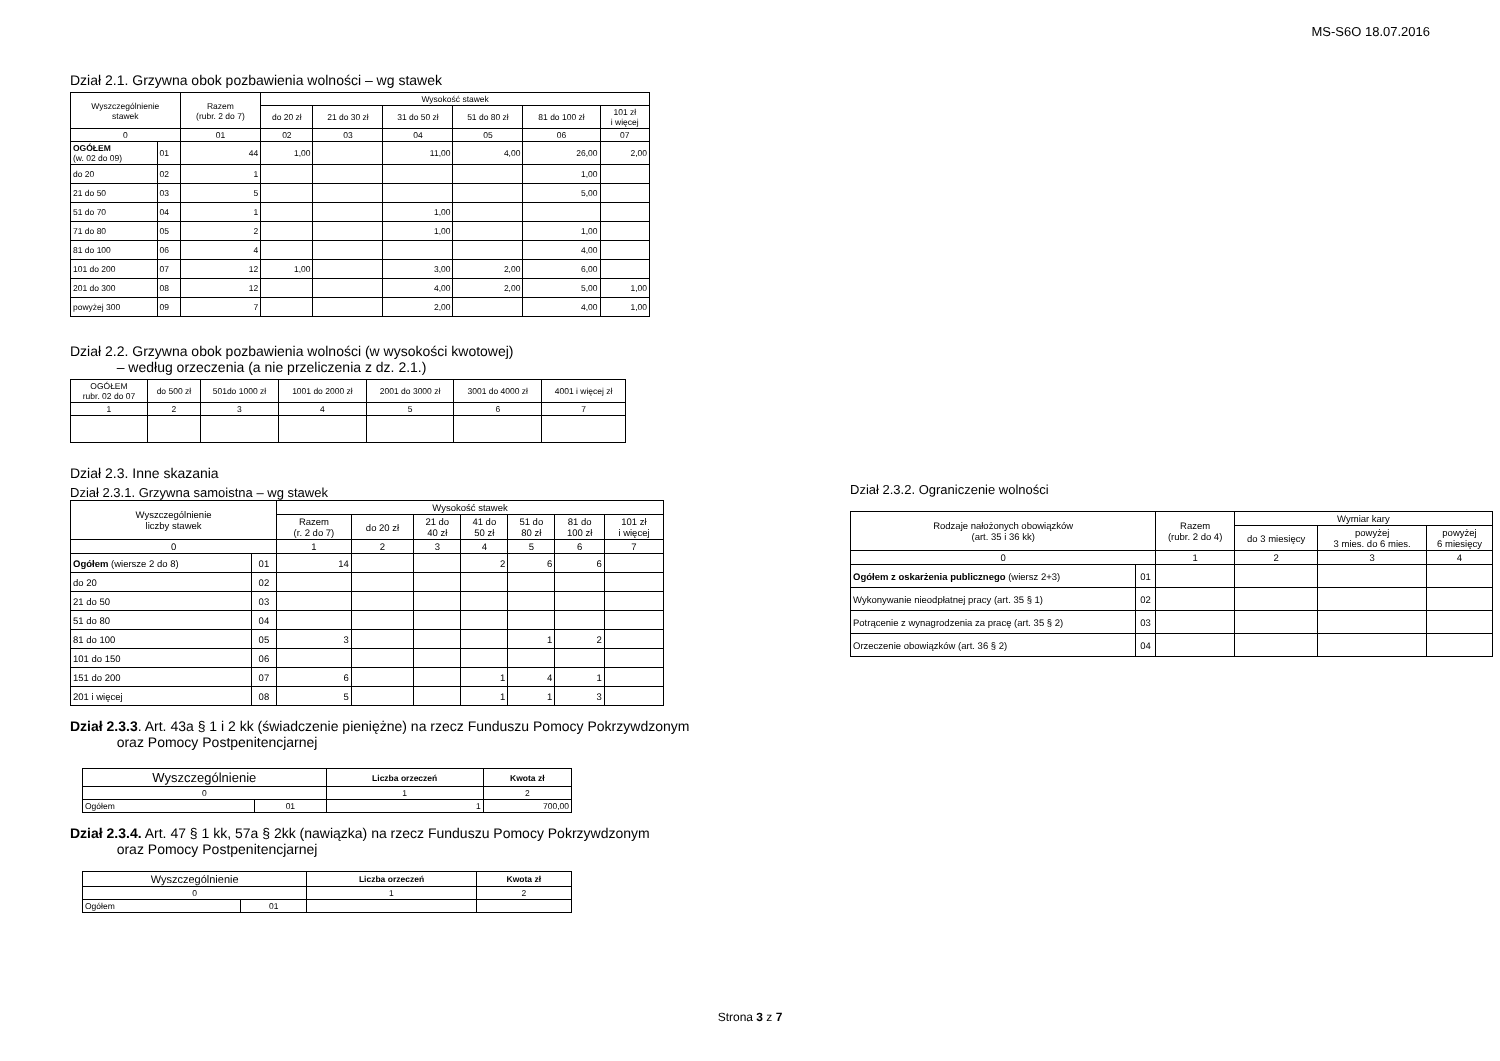MS-S6O 18.07.2016
Dział 2.1. Grzywna obok pozbawienia wolności – wg stawek
| Wyszczególnienie stawek | | Razem (rubr. 2 do 7) | Wysokość stawek | | | | | |
| --- | --- | --- | --- | --- | --- | --- | --- | --- |
| | | | do 20 zł | 21 do 30 zł | 31 do 50 zł | 51 do 80 zł | 81 do 100 zł | 101 zł i więcej |
| 0 | | 01 | 02 | 03 | 04 | 05 | 06 | 07 |
| OGÓŁEM (w. 02 do 09) | 01 | 44 | 1,00 | | 11,00 | 4,00 | 26,00 | 2,00 |
| do 20 | 02 | 1 | | | | | 1,00 | |
| 21 do 50 | 03 | 5 | | | | | 5,00 | |
| 51 do 70 | 04 | 1 | | | 1,00 | | | |
| 71 do 80 | 05 | 2 | | | 1,00 | | 1,00 | |
| 81 do 100 | 06 | 4 | | | | | 4,00 | |
| 101 do 200 | 07 | 12 | 1,00 | | 3,00 | 2,00 | 6,00 | |
| 201 do 300 | 08 | 12 | | | 4,00 | 2,00 | 5,00 | 1,00 |
| powyżej 300 | 09 | 7 | | | 2,00 | | 4,00 | 1,00 |
Dział 2.2. Grzywna obok pozbawienia wolności (w wysokości kwotowej)
– według orzeczenia (a nie przeliczenia z dz. 2.1.)
| OGÓŁEM rubr. 02 do 07 | do 500 zł | 501do 1000 zł | 1001 do 2000 zł | 2001 do 3000 zł | 3001 do 4000 zł | 4001 i więcej zł |
| --- | --- | --- | --- | --- | --- | --- |
| 1 | 2 | 3 | 4 | 5 | 6 | 7 |
Dział 2.3. Inne skazania
Dział 2.3.1. Grzywna samoistna – wg stawek
| Wyszczególnienie liczby stawek | | Wysokość stawek | | | | | | |
| --- | --- | --- | --- | --- | --- | --- | --- | --- |
| | | Razem (r. 2 do 7) | do 20 zł | 21 do 40 zł | 41 do 50 zł | 51 do 80 zł | 81 do 100 zł | 101 zł i więcej |
| 0 | | 1 | 2 | 3 | 4 | 5 | 6 | 7 |
| Ogółem (wiersze 2 do 8) | 01 | 14 | | | 2 | 6 | 6 | |
| do 20 | 02 | | | | | | | |
| 21 do 50 | 03 | | | | | | | |
| 51 do 80 | 04 | | | | | | | |
| 81 do 100 | 05 | 3 | | | | 1 | 2 | |
| 101 do 150 | 06 | | | | | | | |
| 151 do 200 | 07 | 6 | | | 1 | 4 | 1 | |
| 201 i więcej | 08 | 5 | | | 1 | 1 | 3 | |
Dział 2.3.3. Art. 43a § 1 i 2 kk (świadczenie pieniężne) na rzecz Funduszu Pomocy Pokrzywdzonym
oraz Pomocy Postpenitencjarnej
| Wyszczególnienie | | Liczba orzeczeń | Kwota zł |
| --- | --- | --- | --- |
| 0 | | 1 | 2 |
| Ogółem | 01 | 1 | 700,00 |
Dział 2.3.4. Art. 47 § 1 kk, 57a § 2kk (nawiązka) na rzecz Funduszu Pomocy Pokrzywdzonym
oraz Pomocy Postpenitencjarnej
| Wyszczególnienie | | Liczba orzeczeń | Kwota zł |
| --- | --- | --- | --- |
| 0 | | 1 | 2 |
| Ogółem | 01 | | |
Dział 2.3.2. Ograniczenie wolności
| Rodzaje nałożonych obowiązków (art. 35 i 36 kk) | | Razem (rubr. 2 do 4) | Wymiar kary | | |
| --- | --- | --- | --- | --- | --- |
| | | | do 3 miesięcy | powyżej 3 mies. do 6 mies. | powyżej 6 miesięcy |
| 0 | | 1 | 2 | 3 | 4 |
| Ogółem z oskarżenia publicznego (wiersz 2+3) | 01 | | | | |
| Wykonywanie nieodpłatnej pracy (art. 35 § 1) | 02 | | | | |
| Potrącenie z wynagrodzenia za pracę (art. 35 § 2) | 03 | | | | |
| Orzeczenie obowiązków (art. 36 § 2) | 04 | | | | |
Strona 3 z 7